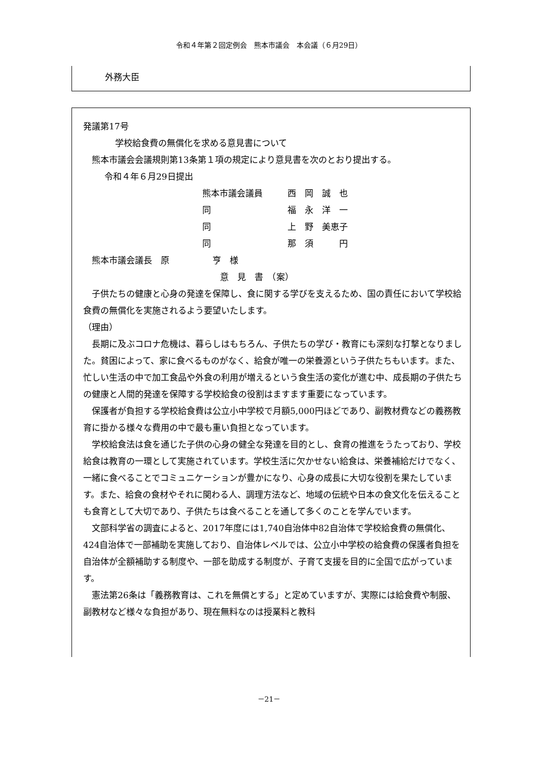令和４年第２回定例会　熊本市議会　本会議（６月29日）
外務大臣
発議第17号
学校給食費の無償化を求める意見書について
熊本市議会会議規則第13条第１項の規定により意見書を次のとおり提出する。
令和４年６月29日提出
熊本市議会議員 西　岡　誠　也 同 福　永　洋　一 同 上　野　美恵子 同 那　須　　　円
熊本市議会議長　原　　　　　亨　様
意　見　書　（案）
子供たちの健康と心身の発達を保障し、食に関する学びを支えるため、国の責任において学校給食費の無償化を実施されるよう要望いたします。
（理由）
長期に及ぶコロナ危機は、暮らしはもちろん、子供たちの学び・教育にも深刻な打撃となりました。貧困によって、家に食べるものがなく、給食が唯一の栄養源という子供たちもいます。また、忙しい生活の中で加工食品や外食の利用が増えるという食生活の変化が進む中、成長期の子供たちの健康と人間的発達を保障する学校給食の役割はますます重要になっています。
保護者が負担する学校給食費は公立小中学校で月額5,000円ほどであり、副教材費などの義務教育に掛かる様々な費用の中で最も重い負担となっています。
学校給食法は食を通じた子供の心身の健全な発達を目的とし、食育の推進をうたっており、学校給食は教育の一環として実施されています。学校生活に欠かせない給食は、栄養補給だけでなく、一緒に食べることでコミュニケーションが豊かになり、心身の成長に大切な役割を果たしています。また、給食の食材やそれに関わる人、調理方法など、地域の伝統や日本の食文化を伝えることも食育として大切であり、子供たちは食べることを通して多くのことを学んでいます。
文部科学省の調査によると、2017年度には1,740自治体中82自治体で学校給食費の無償化、424自治体で一部補助を実施しており、自治体レベルでは、公立小中学校の給食費の保護者負担を自治体が全額補助する制度や、一部を助成する制度が、子育て支援を目的に全国で広がっています。
憲法第26条は「義務教育は、これを無償とする」と定めていますが、実際には給食費や制服、副教材など様々な負担があり、現在無料なのは授業料と教科
－21－